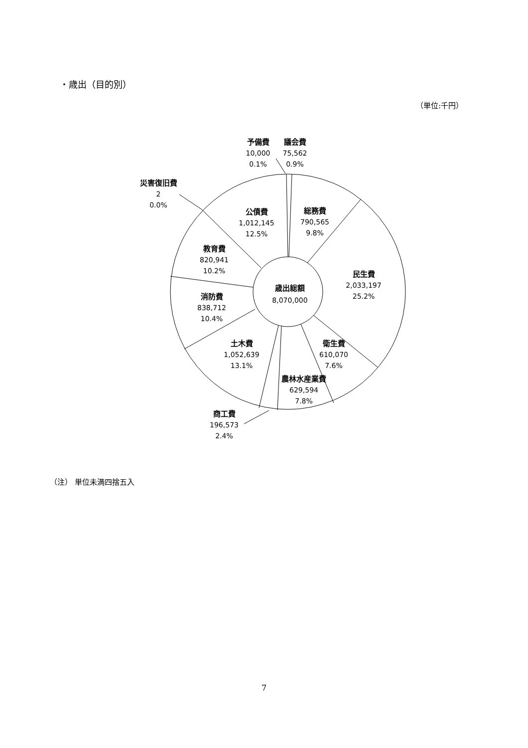・歳出（目的別）
（単位:千円）
予備費
10,000
0.1%
議会費
75,562
0.9%
災害復旧費
2
0.0%
公債費
1,012,145
12.5%
総務費
790,565
9.8%
教育費
820,941
10.2%
民生費
2,033,197
25.2%
歳出総額
8,070,000
消防費
838,712
10.4%
土木費
1,052,639
13.1%
衛生費
610,070
7.6%
農林水産業費
629,594
7.8%
商工費
196,573
2.4%
（注） 単位未満四捨五入
7